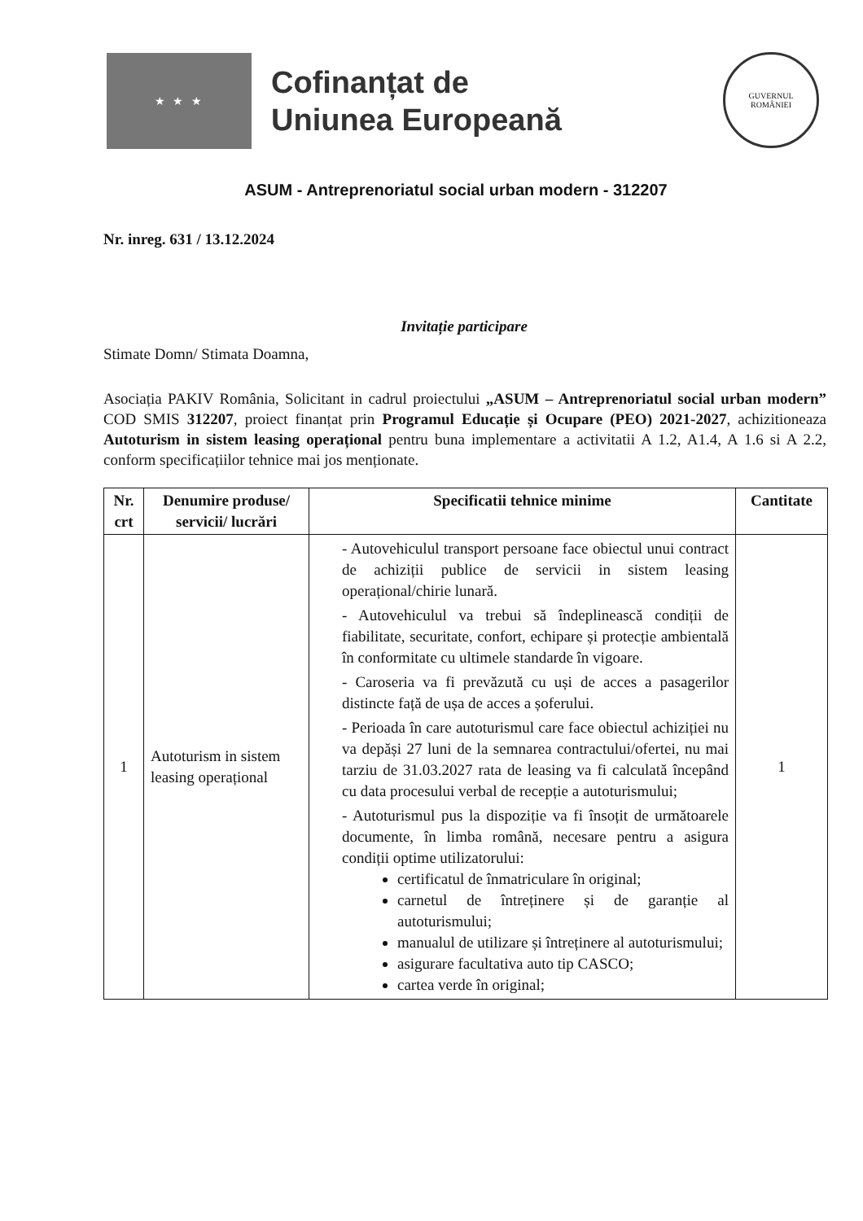★ ★ ★
Cofinanțat de
Uniunea Europeană
GUVERNUL
ROMÂNIEI
ASUM - Antreprenoriatul social urban modern - 312207
Nr. inreg. 631 / 13.12.2024
Invitație participare
Stimate Domn/ Stimata Doamna,
Asociația PAKIV România, Solicitant in cadrul proiectului „ASUM – Antreprenoriatul social urban modern” COD SMIS 312207, proiect finanțat prin Programul Educație și Ocupare (PEO) 2021-2027, achizitioneaza Autoturism in sistem leasing operațional pentru buna implementare a activitatii A 1.2, A1.4, A 1.6 si A 2.2, conform specificațiilor tehnice mai jos menționate.
| Nr. crt | Denumire produse/ servicii/ lucrări | Specificatii tehnice minime | Cantitate |
| --- | --- | --- | --- |
| 1 | Autoturism in sistem leasing operațional | - Autovehiculul transport persoane face obiectul unui contract de achiziții publice de servicii in sistem leasing operațional/chirie lunară. - Autovehiculul va trebui să îndeplinească condiții de fiabilitate, securitate, confort, echipare și protecție ambientală în conformitate cu ultimele standarde în vigoare. - Caroseria va fi prevăzută cu uși de acces a pasagerilor distincte față de ușa de acces a șoferului. - Perioada în care autoturismul care face obiectul achiziției nu va depăși 27 luni de la semnarea contractului/ofertei, nu mai tarziu de 31.03.2027 rata de leasing va fi calculată începând cu data procesului verbal de recepție a autoturismului; - Autoturismul pus la dispoziție va fi însoțit de următoarele documente, în limba română, necesare pentru a asigura condiții optime utilizatorului: certificatul de înmatriculare în original; carnetul de întreținere și de garanție al autoturismului; manualul de utilizare și întreținere al autoturismului; asigurare facultativa auto tip CASCO; cartea verde în original; | 1 |